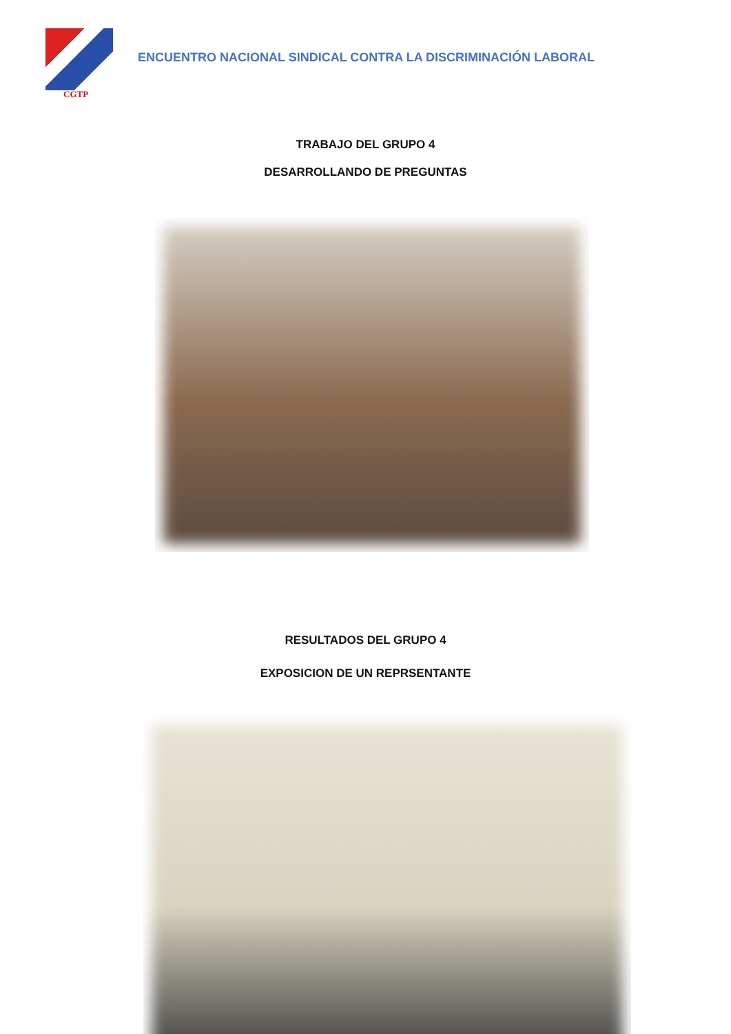CGTP
ENCUENTRO NACIONAL SINDICAL CONTRA LA DISCRIMINACIÓN LABORAL
TRABAJO DEL GRUPO 4
DESARROLLANDO DE PREGUNTAS
RESULTADOS DEL GRUPO 4
EXPOSICION DE UN REPRSENTANTE